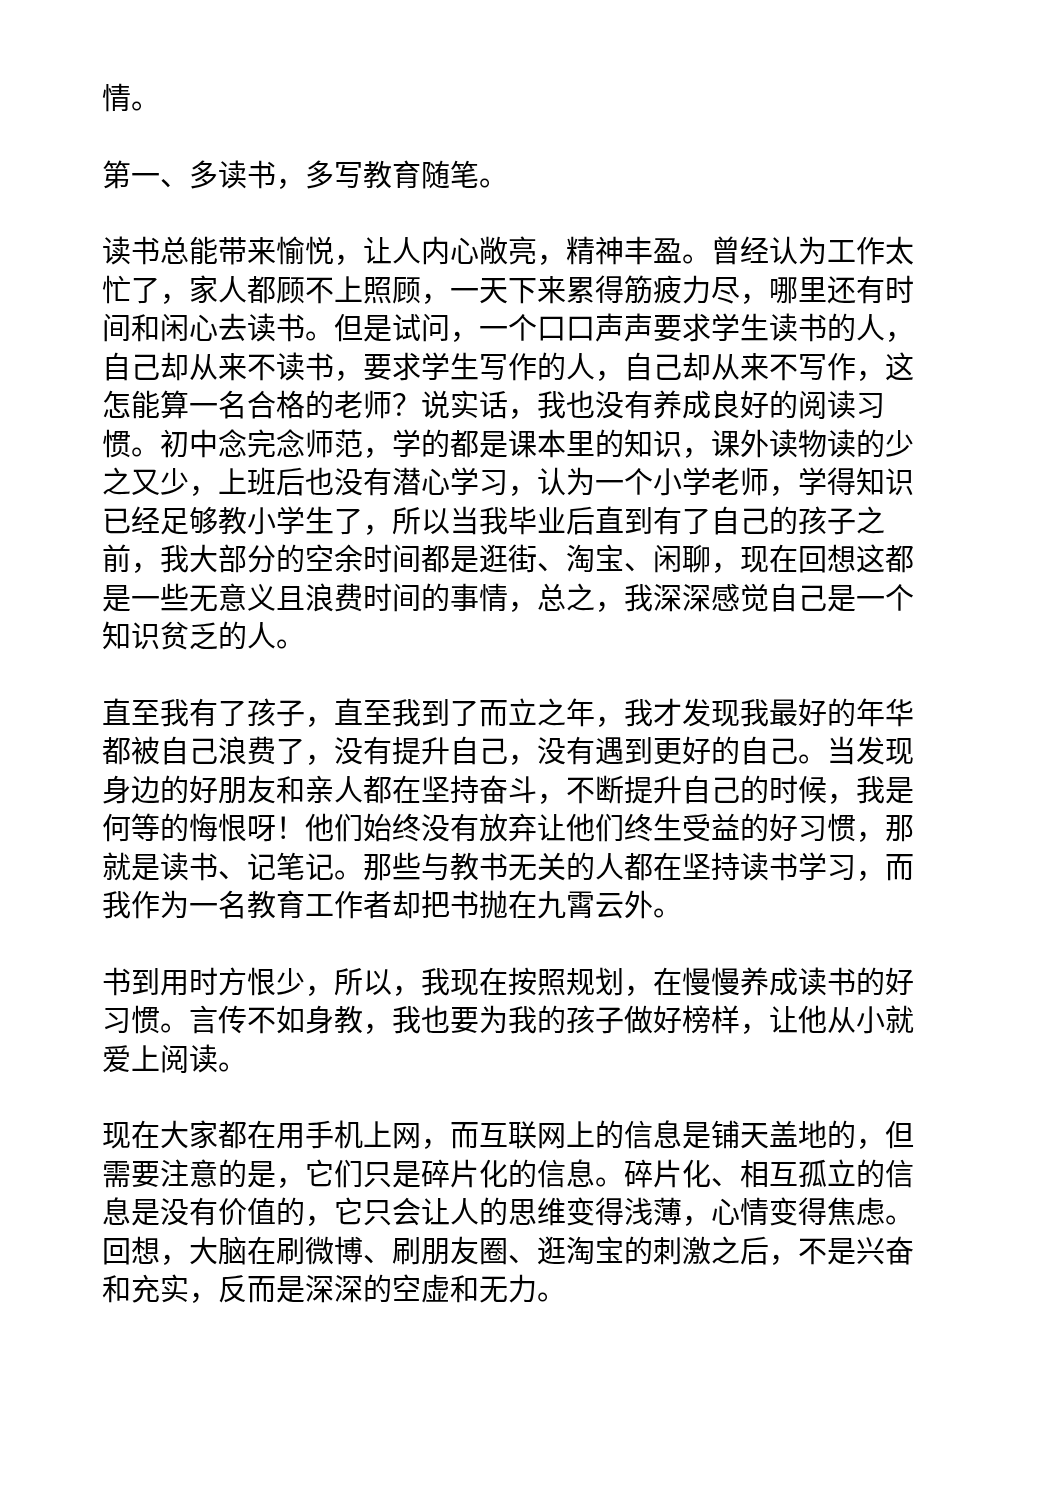情。
第一、多读书，多写教育随笔。
读书总能带来愉悦，让人内心敞亮，精神丰盈。曾经认为工作太忙了，家人都顾不上照顾，一天下来累得筋疲力尽，哪里还有时间和闲心去读书。但是试问，一个口口声声要求学生读书的人，自己却从来不读书，要求学生写作的人，自己却从来不写作，这怎能算一名合格的老师？说实话，我也没有养成良好的阅读习惯。初中念完念师范，学的都是课本里的知识，课外读物读的少之又少，上班后也没有潜心学习，认为一个小学老师，学得知识已经足够教小学生了，所以当我毕业后直到有了自己的孩子之前，我大部分的空余时间都是逛街、淘宝、闲聊，现在回想这都是一些无意义且浪费时间的事情，总之，我深深感觉自己是一个知识贫乏的人。
直至我有了孩子，直至我到了而立之年，我才发现我最好的年华都被自己浪费了，没有提升自己，没有遇到更好的自己。当发现身边的好朋友和亲人都在坚持奋斗，不断提升自己的时候，我是何等的悔恨呀！他们始终没有放弃让他们终生受益的好习惯，那就是读书、记笔记。那些与教书无关的人都在坚持读书学习，而我作为一名教育工作者却把书抛在九霄云外。
书到用时方恨少，所以，我现在按照规划，在慢慢养成读书的好习惯。言传不如身教，我也要为我的孩子做好榜样，让他从小就爱上阅读。
现在大家都在用手机上网，而互联网上的信息是铺天盖地的，但需要注意的是，它们只是碎片化的信息。碎片化、相互孤立的信息是没有价值的，它只会让人的思维变得浅薄，心情变得焦虑。回想，大脑在刷微博、刷朋友圈、逛淘宝的刺激之后，不是兴奋和充实，反而是深深的空虚和无力。